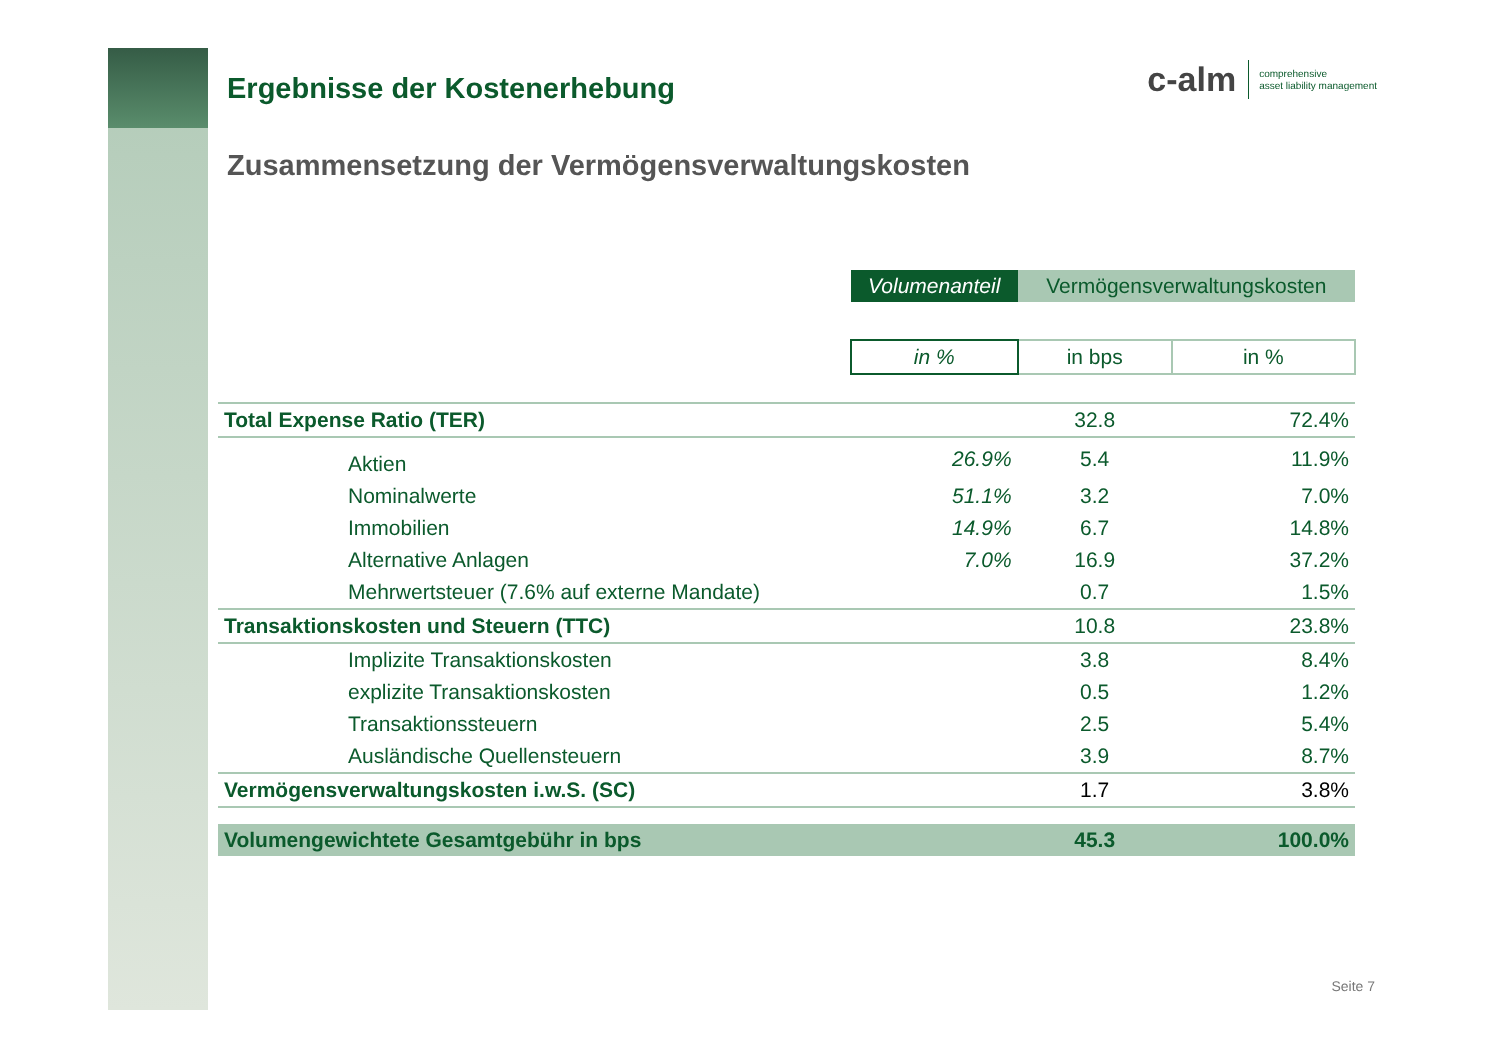c-alm comprehensive
asset liability management
Ergebnisse der Kostenerhebung
Zusammensetzung der Vermögensverwaltungskosten
| | Volumenanteil | Vermögensverwaltungskosten | |
| | in % | in bps | in % |
| Total Expense Ratio (TER) | | 32.8 | 72.4% |
| Aktien | 26.9% | 5.4 | 11.9% |
| Nominalwerte | 51.1% | 3.2 | 7.0% |
| Immobilien | 14.9% | 6.7 | 14.8% |
| Alternative Anlagen | 7.0% | 16.9 | 37.2% |
| Mehrwertsteuer (7.6% auf externe Mandate) | | 0.7 | 1.5% |
| Transaktionskosten und Steuern (TTC) | | 10.8 | 23.8% |
| Implizite Transaktionskosten | | 3.8 | 8.4% |
| explizite Transaktionskosten | | 0.5 | 1.2% |
| Transaktionssteuern | | 2.5 | 5.4% |
| Ausländische Quellensteuern | | 3.9 | 8.7% |
| Vermögensverwaltungskosten i.w.S. (SC) | | 1.7 | 3.8% |
| Volumengewichtete Gesamtgebühr in bps | | 45.3 | 100.0% |
Seite 7